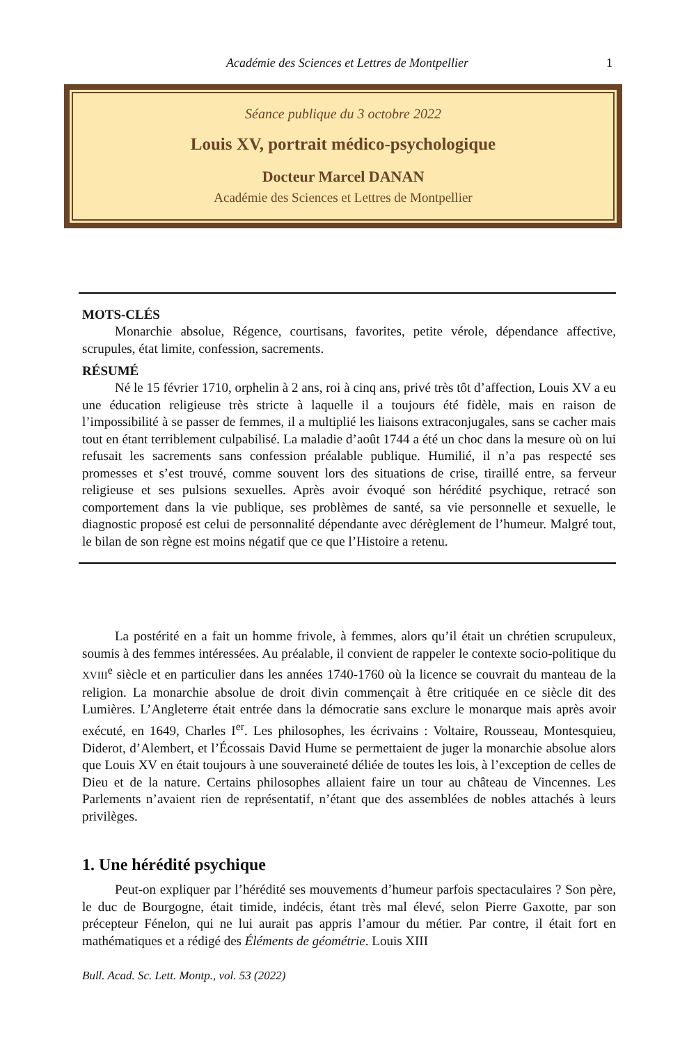Académie des Sciences et Lettres de Montpellier 1
Séance publique du 3 octobre 2022
Louis XV, portrait médico-psychologique
Docteur Marcel DANAN
Académie des Sciences et Lettres de Montpellier
MOTS-CLÉS
Monarchie absolue, Régence, courtisans, favorites, petite vérole, dépendance affective, scrupules, état limite, confession, sacrements.
RÉSUMÉ
Né le 15 février 1710, orphelin à 2 ans, roi à cinq ans, privé très tôt d’affection, Louis XV a eu une éducation religieuse très stricte à laquelle il a toujours été fidèle, mais en raison de l’impossibilité à se passer de femmes, il a multiplié les liaisons extraconjugales, sans se cacher mais tout en étant terriblement culpabilisé. La maladie d’août 1744 a été un choc dans la mesure où on lui refusait les sacrements sans confession préalable publique. Humilié, il n’a pas respecté ses promesses et s’est trouvé, comme souvent lors des situations de crise, tiraillé entre, sa ferveur religieuse et ses pulsions sexuelles. Après avoir évoqué son hérédité psychique, retracé son comportement dans la vie publique, ses problèmes de santé, sa vie personnelle et sexuelle, le diagnostic proposé est celui de personnalité dépendante avec dérèglement de l’humeur. Malgré tout, le bilan de son règne est moins négatif que ce que l’Histoire a retenu.
La postérité en a fait un homme frivole, à femmes, alors qu’il était un chrétien scrupuleux, soumis à des femmes intéressées. Au préalable, il convient de rappeler le contexte socio-politique du XVIII<sup>e</sup> siècle et en particulier dans les années 1740-1760 où la licence se couvrait du manteau de la religion. La monarchie absolue de droit divin commençait à être critiquée en ce siècle dit des Lumières. L’Angleterre était entrée dans la démocratie sans exclure le monarque mais après avoir exécuté, en 1649, Charles I<sup>er</sup>. Les philosophes, les écrivains : Voltaire, Rousseau, Montesquieu, Diderot, d’Alembert, et l’Écossais David Hume se permettaient de juger la monarchie absolue alors que Louis XV en était toujours à une souveraineté déliée de toutes les lois, à l’exception de celles de Dieu et de la nature. Certains philosophes allaient faire un tour au château de Vincennes. Les Parlements n’avaient rien de représentatif, n’étant que des assemblées de nobles attachés à leurs privilèges.
1. Une hérédité psychique
Peut-on expliquer par l’hérédité ses mouvements d’humeur parfois spectaculaires ? Son père, le duc de Bourgogne, était timide, indécis, étant très mal élevé, selon Pierre Gaxotte, par son précepteur Fénelon, qui ne lui aurait pas appris l’amour du métier. Par contre, il était fort en mathématiques et a rédigé des Éléments de géométrie. Louis XIII
Bull. Acad. Sc. Lett. Montp., vol. 53 (2022)